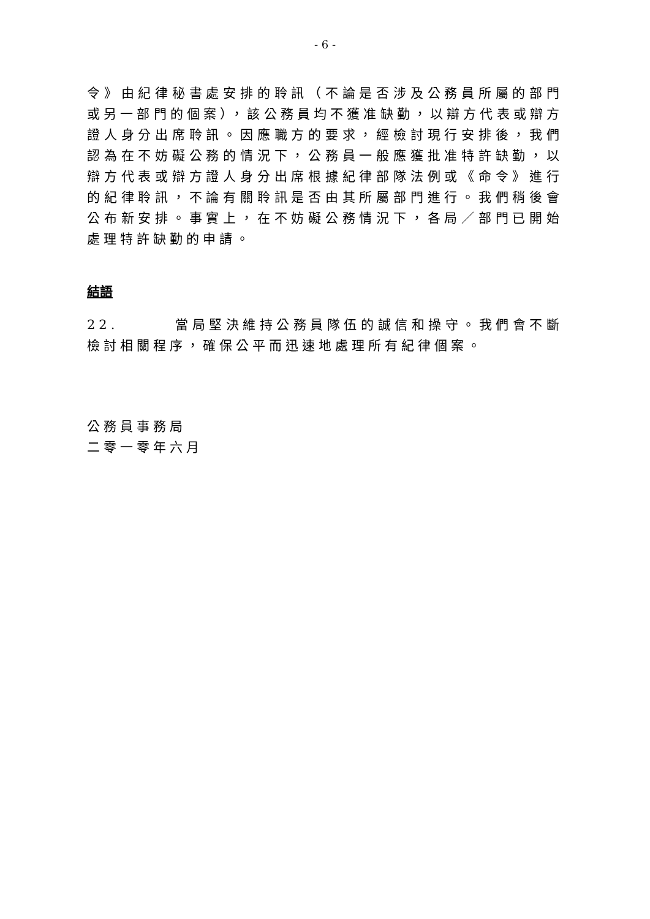- 6 -
令》由紀律秘書處安排的聆訊（不論是否涉及公務員所屬的部門或另一部門的個案），該公務員均不獲准缺勤，以辯方代表或辯方證人身分出席聆訊。因應職方的要求，經檢討現行安排後，我們認為在不妨礙公務的情況下，公務員一般應獲批准特許缺勤，以辯方代表或辯方證人身分出席根據紀律部隊法例或《命令》進行的紀律聆訊，不論有關聆訊是否由其所屬部門進行。我們稍後會公布新安排。事實上，在不妨礙公務情況下，各局／部門已開始處理特許缺勤的申請。
結語
22. 當局堅決維持公務員隊伍的誠信和操守。我們會不斷檢討相關程序，確保公平而迅速地處理所有紀律個案。
公務員事務局
二零一零年六月